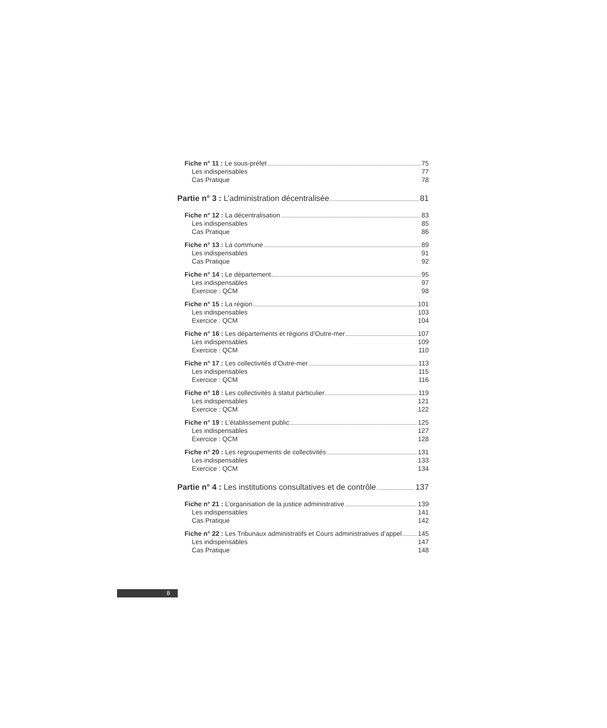Fiche n° 11 : Le sous-préfet 75
Les indispensables 77
Cas Pratique 78
Partie n° 3 : L’administration décentralisée 81
Fiche n° 12 : La décentralisation 83
Les indispensables 85
Cas Pratique 86
Fiche n° 13 : La commune 89
Les indispensables 91
Cas Pratique 92
Fiche n° 14 : Le département 95
Les indispensables 97
Exercice : QCM 98
Fiche n° 15 : La région 101
Les indispensables 103
Exercice : QCM 104
Fiche n° 16 : Les départements et régions d’Outre-mer 107
Les indispensables 109
Exercice : QCM 110
Fiche n° 17 : Les collectivités d’Outre-mer 113
Les indispensables 115
Exercice : QCM 116
Fiche n° 18 : Les collectivités à statut particulier 119
Les indispensables 121
Exercice : QCM 122
Fiche n° 19 : L’établissement public 125
Les indispensables 127
Exercice : QCM 128
Fiche n° 20 : Les regroupements de collectivités 131
Les indispensables 133
Exercice : QCM 134
Partie n° 4 : Les institutions consultatives et de contrôle 137
Fiche n° 21 : L’organisation de la justice administrative 139
Les indispensables 141
Cas Pratique 142
Fiche n° 22 : Les Tribunaux administratifs et Cours administratives d’appel 145
Les indispensables 147
Cas Pratique 148
8